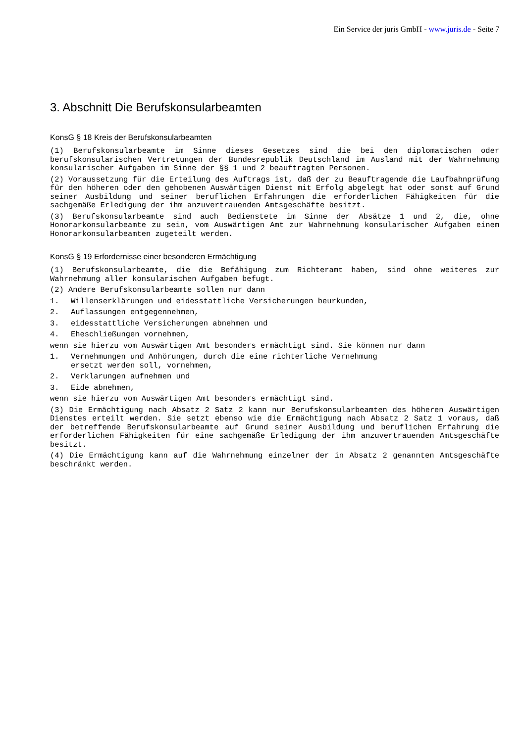Ein Service der juris GmbH - www.juris.de - Seite 7
3. Abschnitt Die Berufskonsularbeamten
KonsG § 18 Kreis der Berufskonsularbeamten
(1) Berufskonsularbeamte im Sinne dieses Gesetzes sind die bei den diplomatischen oder berufskonsularischen Vertretungen der Bundesrepublik Deutschland im Ausland mit der Wahrnehmung konsularischer Aufgaben im Sinne der §§ 1 und 2 beauftragten Personen.
(2) Voraussetzung für die Erteilung des Auftrags ist, daß der zu Beauftragende die Laufbahnprüfung für den höheren oder den gehobenen Auswärtigen Dienst mit Erfolg abgelegt hat oder sonst auf Grund seiner Ausbildung und seiner beruflichen Erfahrungen die erforderlichen Fähigkeiten für die sachgemäße Erledigung der ihm anzuvertrauenden Amtsgeschäfte besitzt.
(3) Berufskonsularbeamte sind auch Bedienstete im Sinne der Absätze 1 und 2, die, ohne Honorarkonsularbeamte zu sein, vom Auswärtigen Amt zur Wahrnehmung konsularischer Aufgaben einem Honorarkonsularbeamten zugeteilt werden.
KonsG § 19 Erfordernisse einer besonderen Ermächtigung
(1) Berufskonsularbeamte, die die Befähigung zum Richteramt haben, sind ohne weiteres zur Wahrnehmung aller konsularischen Aufgaben befugt.
(2) Andere Berufskonsularbeamte sollen nur dann
1. Willenserklärungen und eidesstattliche Versicherungen beurkunden,
2. Auflassungen entgegennehmen,
3. eidesstattliche Versicherungen abnehmen und
4. Eheschließungen vornehmen,
wenn sie hierzu vom Auswärtigen Amt besonders ermächtigt sind. Sie können nur dann
1. Vernehmungen und Anhörungen, durch die eine richterliche Vernehmung
ersetzt werden soll, vornehmen,
2. Verklarungen aufnehmen und
3. Eide abnehmen,
wenn sie hierzu vom Auswärtigen Amt besonders ermächtigt sind.
(3) Die Ermächtigung nach Absatz 2 Satz 2 kann nur Berufskonsularbeamten des höheren Auswärtigen Dienstes erteilt werden. Sie setzt ebenso wie die Ermächtigung nach Absatz 2 Satz 1 voraus, daß der betreffende Berufskonsularbeamte auf Grund seiner Ausbildung und beruflichen Erfahrung die erforderlichen Fähigkeiten für eine sachgemäße Erledigung der ihm anzuvertrauenden Amtsgeschäfte besitzt.
(4) Die Ermächtigung kann auf die Wahrnehmung einzelner der in Absatz 2 genannten Amtsgeschäfte beschränkt werden.